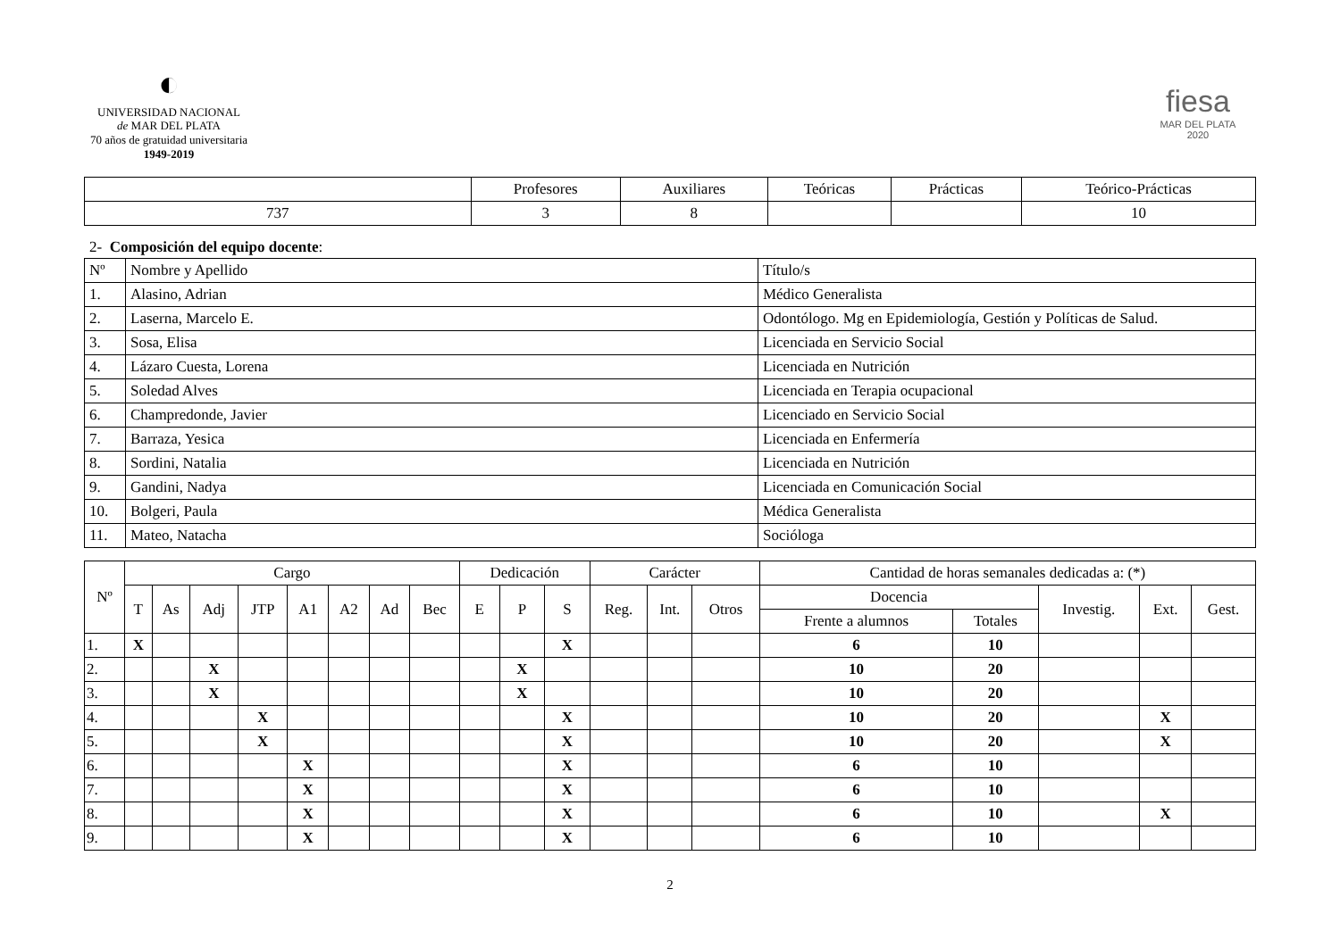◐
UNIVERSIDAD NACIONAL
de MAR DEL PLATA
70 años de gratuidad universitaria
1949-2019
fiesa
MAR DEL PLATA
2020
| | Profesores | Auxiliares | Teóricas | Prácticas | Teórico-Prácticas |
| --- | --- | --- | --- | --- | --- |
| 737 | 3 | 8 | | | 10 |
2- Composición del equipo docente:
| Nº | Nombre y Apellido | Título/s |
| --- | --- | --- |
| 1. | Alasino, Adrian | Médico Generalista |
| 2. | Laserna, Marcelo E. | Odontólogo. Mg en Epidemiología, Gestión y Políticas de Salud. |
| 3. | Sosa, Elisa | Licenciada en Servicio Social |
| 4. | Lázaro Cuesta, Lorena | Licenciada en Nutrición |
| 5. | Soledad Alves | Licenciada en Terapia ocupacional |
| 6. | Champredonde, Javier | Licenciado en Servicio Social |
| 7. | Barraza, Yesica | Licenciada en Enfermería |
| 8. | Sordini, Natalia | Licenciada en Nutrición |
| 9. | Gandini, Nadya | Licenciada en Comunicación Social |
| 10. | Bolgeri, Paula | Médica Generalista |
| 11. | Mateo, Natacha | Socióloga |
| Nº | Cargo | | | | | | | | Dedicación | | | Carácter | | | Cantidad de horas semanales dedicadas a: (*) | | | | |
| --- | --- | --- | --- | --- | --- | --- | --- | --- | --- | --- | --- | --- | --- | --- | --- | --- | --- | --- | --- |
| | T | As | Adj | JTP | A1 | A2 | Ad | Bec | E | P | S | Reg. | Int. | Otros | Docencia | | Investig. | Ext. | Gest. |
| | | | | | | | | | | | | | | | Frente a alumnos | Totales | | | |
| 1. | X | | | | | | | | | | X | | | | 6 | 10 | | | |
| 2. | | | X | | | | | | | X | | | | | 10 | 20 | | | |
| 3. | | | X | | | | | | | X | | | | | 10 | 20 | | | |
| 4. | | | | X | | | | | | | X | | | | 10 | 20 | | X | |
| 5. | | | | X | | | | | | | X | | | | 10 | 20 | | X | |
| 6. | | | | | X | | | | | | X | | | | 6 | 10 | | | |
| 7. | | | | | X | | | | | | X | | | | 6 | 10 | | | |
| 8. | | | | | X | | | | | | X | | | | 6 | 10 | | X | |
| 9. | | | | | X | | | | | | X | | | | 6 | 10 | | | |
2